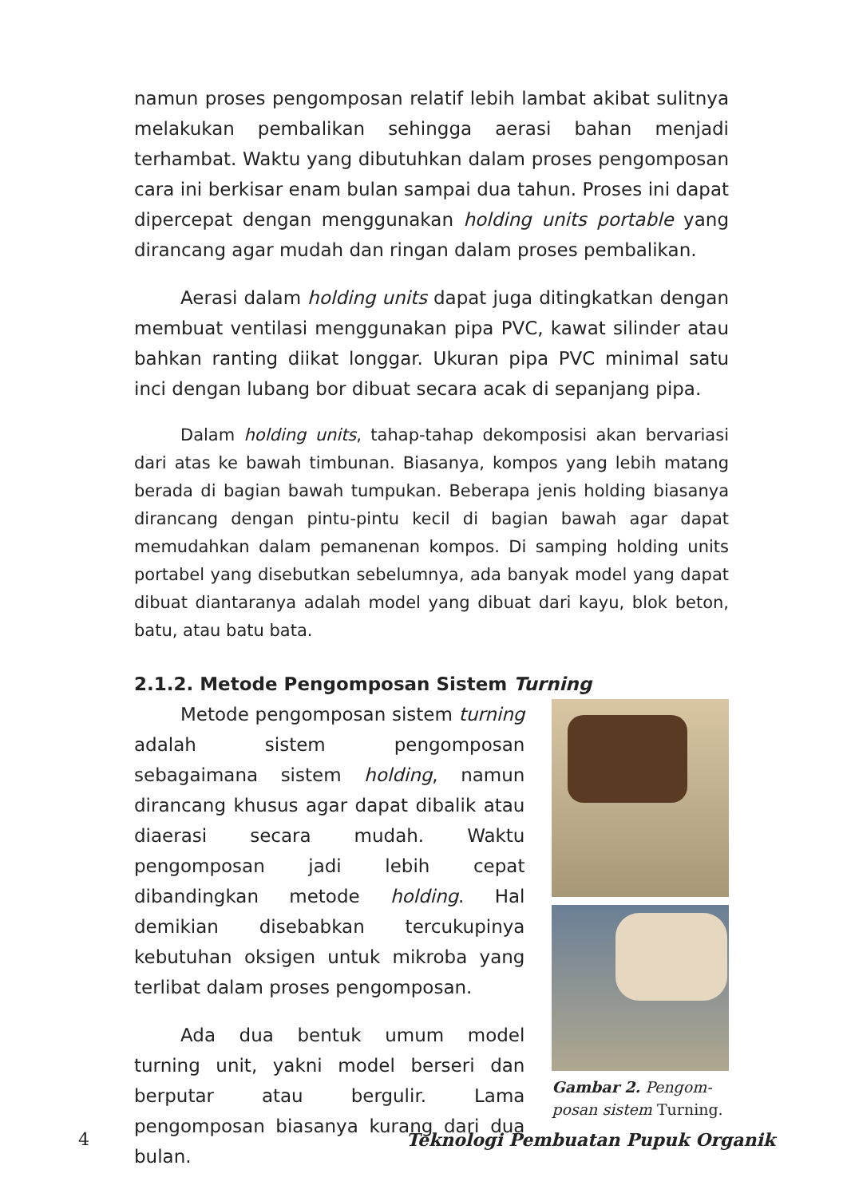namun proses pengomposan relatif lebih lambat akibat sulitnya melakukan pembalikan sehingga aerasi bahan menjadi terhambat. Waktu yang dibutuhkan dalam proses pengomposan cara ini berkisar enam bulan sampai dua tahun. Proses ini dapat dipercepat dengan menggunakan holding units portable yang dirancang agar mudah dan ringan dalam proses pembalikan.
Aerasi dalam holding units dapat juga ditingkatkan dengan membuat ventilasi menggunakan pipa PVC, kawat silinder atau bahkan ranting diikat longgar. Ukuran pipa PVC minimal satu inci dengan lubang bor dibuat secara acak di sepanjang pipa.
Dalam holding units, tahap-tahap dekomposisi akan bervariasi dari atas ke bawah timbunan. Biasanya, kompos yang lebih matang berada di bagian bawah tumpukan. Beberapa jenis holding biasanya dirancang dengan pintu-pintu kecil di bagian bawah agar dapat memudahkan dalam pemanenan kompos. Di samping holding units portabel yang disebutkan sebelumnya, ada banyak model yang dapat dibuat diantaranya adalah model yang dibuat dari kayu, blok beton, batu, atau batu bata.
2.1.2. Metode Pengomposan Sistem Turning
Metode pengomposan sistem turning adalah sistem pengomposan sebagaimana sistem holding, namun dirancang khusus agar dapat dibalik atau diaerasi secara mudah. Waktu pengomposan jadi lebih cepat dibandingkan metode holding. Hal demikian disebabkan tercukupinya kebutuhan oksigen untuk mikroba yang terlibat dalam proses pengomposan.
Ada dua bentuk umum model turning unit, yakni model berseri dan berputar atau bergulir. Lama pengomposan biasanya kurang dari dua bulan.
Gambar 2. Pengom-posan sistem Turning.
4 Teknologi Pembuatan Pupuk Organik